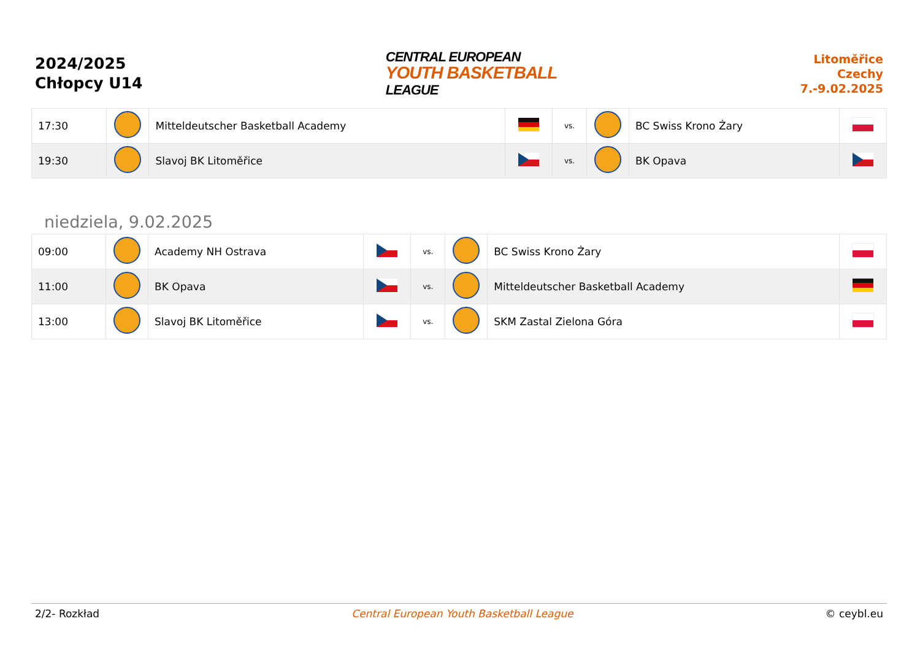2024/2025
Chłopcy U14
CENTRAL EUROPEAN
YOUTH BASKETBALL
LEAGUE
Litoměřice
Czechy
7.-9.02.2025
| 17:30 | | Mitteldeutscher Basketball Academy | | vs. | | BC Swiss Krono Żary | |
| 19:30 | | Slavoj BK Litoměřice | | vs. | | BK Opava | |
niedziela, 9.02.2025
| 09:00 | | Academy NH Ostrava | | vs. | | BC Swiss Krono Żary | |
| 11:00 | | BK Opava | | vs. | | Mitteldeutscher Basketball Academy | |
| 13:00 | | Slavoj BK Litoměřice | | vs. | | SKM Zastal Zielona Góra | |
2/2- Rozkład Central European Youth Basketball League © ceybl.eu